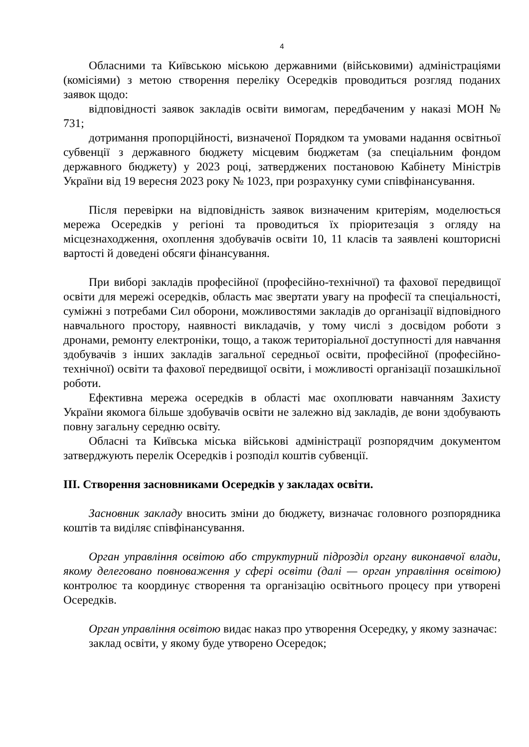4
Обласними та Київською міською державними (військовими) адміністраціями (комісіями) з метою створення переліку Осередків проводиться розгляд поданих заявок щодо:
відповідності заявок закладів освіти вимогам, передбаченим у наказі МОН № 731;
дотримання пропорційності, визначеної Порядком та умовами надання освітньої субвенції з державного бюджету місцевим бюджетам (за спеціальним фондом державного бюджету) у 2023 році, затверджених постановою Кабінету Міністрів України від 19 вересня 2023 року № 1023, при розрахунку суми співфінансування.
Після перевірки на відповідність заявок визначеним критеріям, моделюється мережа Осередків у регіоні та проводиться їх пріоритезація з огляду на місцезнаходження, охоплення здобувачів освіти 10, 11 класів та заявлені кошторисні вартості й доведені обсяги фінансування.
При виборі закладів професійної (професійно-технічної) та фахової передвищої освіти для мережі осередків, область має звертати увагу на професії та спеціальності, суміжні з потребами Сил оборони, можливостями закладів до організації відповідного навчального простору, наявності викладачів, у тому числі з досвідом роботи з дронами, ремонту електроніки, тощо, а також територіальної доступності для навчання здобувачів з інших закладів загальної середньої освіти, професійної (професійно-технічної) освіти та фахової передвищої освіти, і можливості організації позашкільної роботи.
Ефективна мережа осередків в області має охоплювати навчанням Захисту України якомога більше здобувачів освіти не залежно від закладів, де вони здобувають повну загальну середню освіту.
Обласні та Київська міська військові адміністрації розпорядчим документом затверджують перелік Осередків і розподіл коштів субвенції.
ІІІ. Створення засновниками Осередків у закладах освіти.
Засновник закладу вносить зміни до бюджету, визначає головного розпорядника коштів та виділяє співфінансування.
Орган управління освітою або структурний підрозділ органу виконавчої влади, якому делеговано повноваження у сфері освіти (далі — орган управління освітою) контролює та координує створення та організацію освітнього процесу при утворені Осередків.
Орган управління освітою видає наказ про утворення Осередку, у якому зазначає:
заклад освіти, у якому буде утворено Осередок;